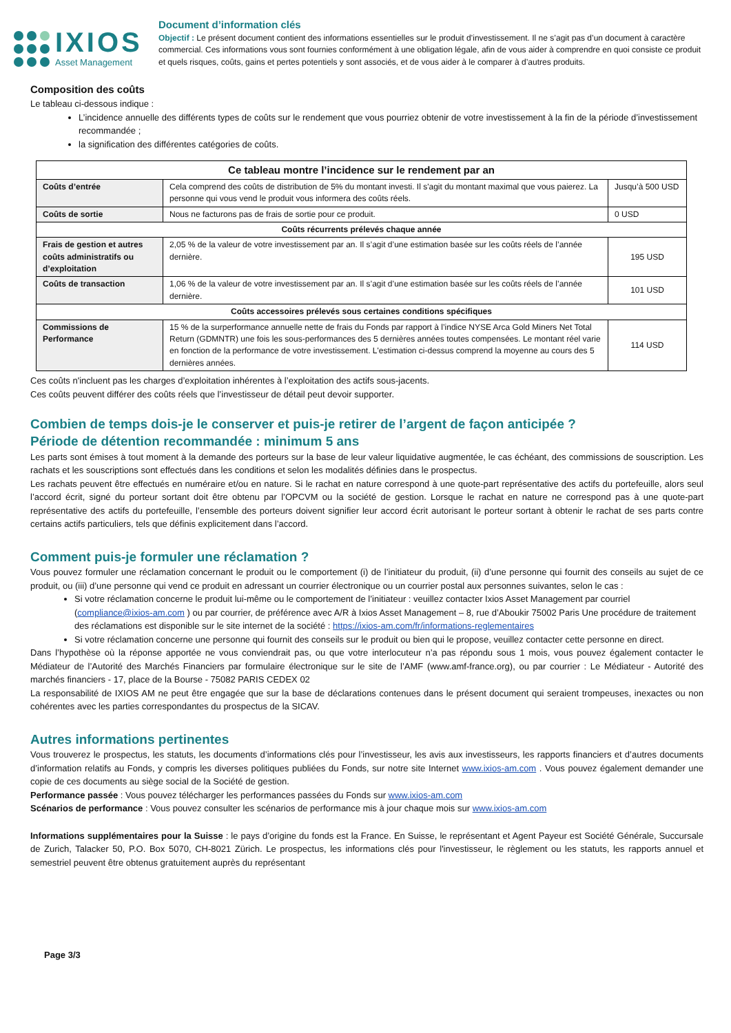IXIOS
Asset Management
Document d’information clés
Objectif : Le présent document contient des informations essentielles sur le produit d’investissement. Il ne s’agit pas d’un document à caractère commercial. Ces informations vous sont fournies conformément à une obligation légale, afin de vous aider à comprendre en quoi consiste ce produit et quels risques, coûts, gains et pertes potentiels y sont associés, et de vous aider à le comparer à d’autres produits.
Composition des coûts
Le tableau ci-dessous indique :
L’incidence annuelle des différents types de coûts sur le rendement que vous pourriez obtenir de votre investissement à la fin de la période d’investissement recommandée ;
la signification des différentes catégories de coûts.
| Ce tableau montre l’incidence sur le rendement par an | | |
| --- | --- | --- |
| Coûts d’entrée | Cela comprend des coûts de distribution de 5% du montant investi. Il s'agit du montant maximal que vous paierez. La personne qui vous vend le produit vous informera des coûts réels. | Jusqu’à 500 USD |
| Coûts de sortie | Nous ne facturons pas de frais de sortie pour ce produit. | 0 USD |
| Coûts récurrents prélevés chaque année | | |
| Frais de gestion et autres coûts administratifs ou d’exploitation | 2,05 % de la valeur de votre investissement par an. Il s’agit d’une estimation basée sur les coûts réels de l’année dernière. | 195 USD |
| Coûts de transaction | 1,06 % de la valeur de votre investissement par an. Il s’agit d’une estimation basée sur les coûts réels de l’année dernière. | 101 USD |
| Coûts accessoires prélevés sous certaines conditions spécifiques | | |
| Commissions de Performance | 15 % de la surperformance annuelle nette de frais du Fonds par rapport à l’indice NYSE Arca Gold Miners Net Total Return (GDMNTR) une fois les sous-performances des 5 dernières années toutes compensées. Le montant réel varie en fonction de la performance de votre investissement. L'estimation ci-dessus comprend la moyenne au cours des 5 dernières années. | 114 USD |
Ces coûts n'incluent pas les charges d’exploitation inhérentes à l’exploitation des actifs sous-jacents.
Ces coûts peuvent différer des coûts réels que l’investisseur de détail peut devoir supporter.
Combien de temps dois-je le conserver et puis-je retirer de l’argent de façon anticipée ?
Période de détention recommandée : minimum 5 ans
Les parts sont émises à tout moment à la demande des porteurs sur la base de leur valeur liquidative augmentée, le cas échéant, des commissions de souscription. Les rachats et les souscriptions sont effectués dans les conditions et selon les modalités définies dans le prospectus.
Les rachats peuvent être effectués en numéraire et/ou en nature. Si le rachat en nature correspond à une quote-part représentative des actifs du portefeuille, alors seul l’accord écrit, signé du porteur sortant doit être obtenu par l’OPCVM ou la société de gestion. Lorsque le rachat en nature ne correspond pas à une quote-part représentative des actifs du portefeuille, l’ensemble des porteurs doivent signifier leur accord écrit autorisant le porteur sortant à obtenir le rachat de ses parts contre certains actifs particuliers, tels que définis explicitement dans l’accord.
Comment puis-je formuler une réclamation ?
Vous pouvez formuler une réclamation concernant le produit ou le comportement (i) de l’initiateur du produit, (ii) d’une personne qui fournit des conseils au sujet de ce produit, ou (iii) d’une personne qui vend ce produit en adressant un courrier électronique ou un courrier postal aux personnes suivantes, selon le cas :
Si votre réclamation concerne le produit lui-même ou le comportement de l’initiateur : veuillez contacter Ixios Asset Management par courriel (compliance@ixios-am.com ) ou par courrier, de préférence avec A/R à Ixios Asset Management – 8, rue d’Aboukir 75002 Paris Une procédure de traitement des réclamations est disponible sur le site internet de la société : https://ixios-am.com/fr/informations-reglementaires
Si votre réclamation concerne une personne qui fournit des conseils sur le produit ou bien qui le propose, veuillez contacter cette personne en direct.
Dans l’hypothèse où la réponse apportée ne vous conviendrait pas, ou que votre interlocuteur n’a pas répondu sous 1 mois, vous pouvez également contacter le Médiateur de l’Autorité des Marchés Financiers par formulaire électronique sur le site de l’AMF (www.amf-france.org), ou par courrier : Le Médiateur - Autorité des marchés financiers - 17, place de la Bourse - 75082 PARIS CEDEX 02
La responsabilité de IXIOS AM ne peut être engagée que sur la base de déclarations contenues dans le présent document qui seraient trompeuses, inexactes ou non cohérentes avec les parties correspondantes du prospectus de la SICAV.
Autres informations pertinentes
Vous trouverez le prospectus, les statuts, les documents d’informations clés pour l’investisseur, les avis aux investisseurs, les rapports financiers et d’autres documents d’information relatifs au Fonds, y compris les diverses politiques publiées du Fonds, sur notre site Internet www.ixios-am.com . Vous pouvez également demander une copie de ces documents au siège social de la Société de gestion.
Performance passée : Vous pouvez télécharger les performances passées du Fonds sur www.ixios-am.com
Scénarios de performance : Vous pouvez consulter les scénarios de performance mis à jour chaque mois sur www.ixios-am.com
Informations supplémentaires pour la Suisse : le pays d’origine du fonds est la France. En Suisse, le représentant et Agent Payeur est Société Générale, Succursale de Zurich, Talacker 50, P.O. Box 5070, CH-8021 Zürich. Le prospectus, les informations clés pour l'investisseur, le règlement ou les statuts, les rapports annuel et semestriel peuvent être obtenus gratuitement auprès du représentant
Page 3/3